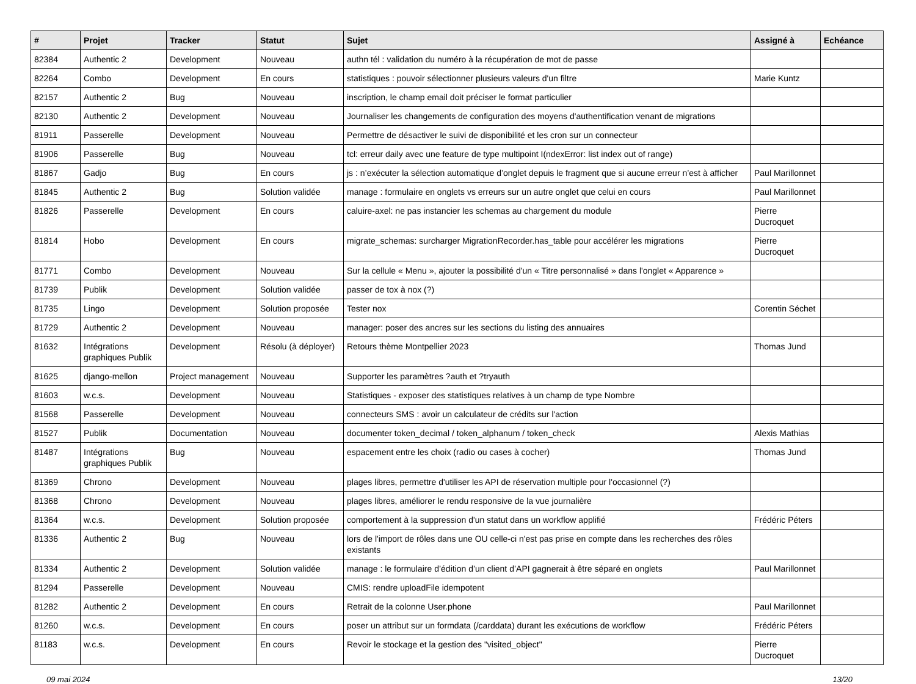| # | Projet | Tracker | Statut | Sujet | Assigné à | Echéance |
| --- | --- | --- | --- | --- | --- | --- |
| 82384 | Authentic 2 | Development | Nouveau | authn tél : validation du numéro à la récupération de mot de passe | | |
| 82264 | Combo | Development | En cours | statistiques : pouvoir sélectionner plusieurs valeurs d'un filtre | Marie Kuntz | |
| 82157 | Authentic 2 | Bug | Nouveau | inscription, le champ email doit préciser le format particulier | | |
| 82130 | Authentic 2 | Development | Nouveau | Journaliser les changements de configuration des moyens d'authentification venant de migrations | | |
| 81911 | Passerelle | Development | Nouveau | Permettre de désactiver le suivi de disponibilité et les cron sur un connecteur | | |
| 81906 | Passerelle | Bug | Nouveau | tcl: erreur daily avec une feature de type multipoint I(ndexError: list index out of range) | | |
| 81867 | Gadjo | Bug | En cours | js : n’exécuter la sélection automatique d’onglet depuis le fragment que si aucune erreur n’est à afficher | Paul Marillonnet | |
| 81845 | Authentic 2 | Bug | Solution validée | manage : formulaire en onglets vs erreurs sur un autre onglet que celui en cours | Paul Marillonnet | |
| 81826 | Passerelle | Development | En cours | caluire-axel: ne pas instancier les schemas au chargement du module | Pierre Ducroquet | |
| 81814 | Hobo | Development | En cours | migrate_schemas: surcharger MigrationRecorder.has_table pour accélérer les migrations | Pierre Ducroquet | |
| 81771 | Combo | Development | Nouveau | Sur la cellule « Menu », ajouter la possibilité d'un « Titre personnalisé » dans l'onglet « Apparence » | | |
| 81739 | Publik | Development | Solution validée | passer de tox à nox (?) | | |
| 81735 | Lingo | Development | Solution proposée | Tester nox | Corentin Séchet | |
| 81729 | Authentic 2 | Development | Nouveau | manager: poser des ancres sur les sections du listing des annuaires | | |
| 81632 | Intégrations graphiques Publik | Development | Résolu (à déployer) | Retours thème Montpellier 2023 | Thomas Jund | |
| 81625 | django-mellon | Project management | Nouveau | Supporter les paramètres ?auth et ?tryauth | | |
| 81603 | w.c.s. | Development | Nouveau | Statistiques - exposer des statistiques relatives à un champ de type Nombre | | |
| 81568 | Passerelle | Development | Nouveau | connecteurs SMS : avoir un calculateur de crédits sur l'action | | |
| 81527 | Publik | Documentation | Nouveau | documenter token_decimal / token_alphanum / token_check | Alexis Mathias | |
| 81487 | Intégrations graphiques Publik | Bug | Nouveau | espacement entre les choix (radio ou cases à cocher) | Thomas Jund | |
| 81369 | Chrono | Development | Nouveau | plages libres, permettre d'utiliser les API de réservation multiple pour l'occasionnel (?) | | |
| 81368 | Chrono | Development | Nouveau | plages libres, améliorer le rendu responsive de la vue journalière | | |
| 81364 | w.c.s. | Development | Solution proposée | comportement à la suppression d'un statut dans un workflow applifié | Frédéric Péters | |
| 81336 | Authentic 2 | Bug | Nouveau | lors de l'import de rôles dans une OU celle-ci n'est pas prise en compte dans les recherches des rôles existants | | |
| 81334 | Authentic 2 | Development | Solution validée | manage : le formulaire d’édition d’un client d’API gagnerait à être séparé en onglets | Paul Marillonnet | |
| 81294 | Passerelle | Development | Nouveau | CMIS: rendre uploadFile idempotent | | |
| 81282 | Authentic 2 | Development | En cours | Retrait de la colonne User.phone | Paul Marillonnet | |
| 81260 | w.c.s. | Development | En cours | poser un attribut sur un formdata (/carddata) durant les exécutions de workflow | Frédéric Péters | |
| 81183 | w.c.s. | Development | En cours | Revoir le stockage et la gestion des "visited_object" | Pierre Ducroquet | |
09 mai 2024 13/20